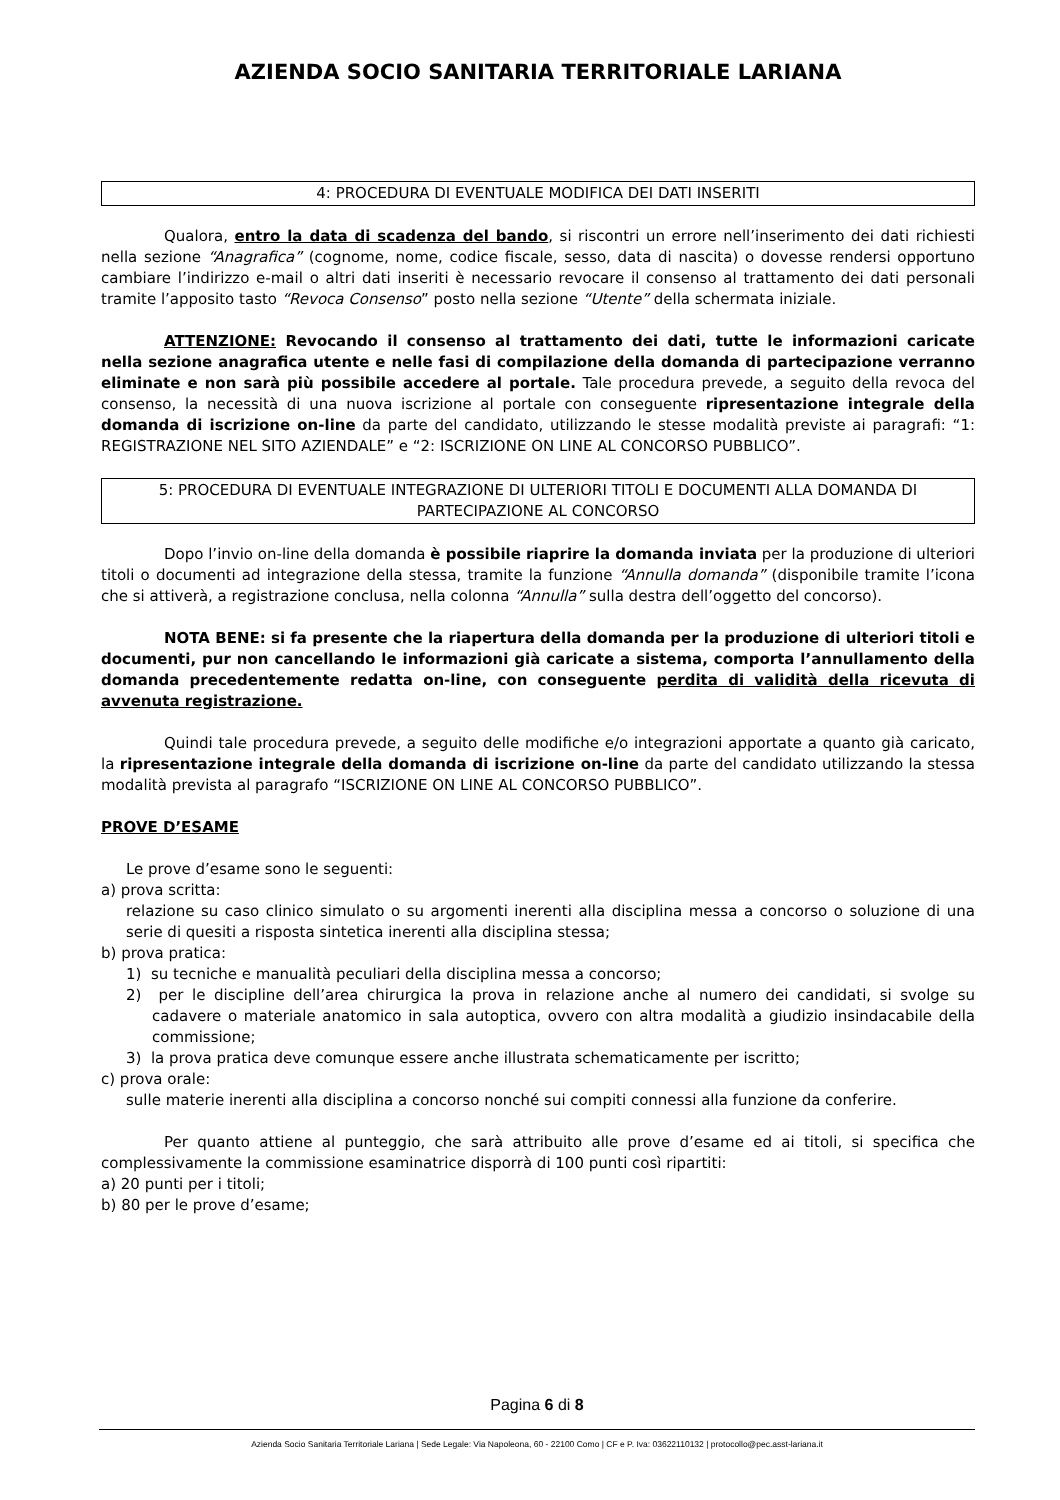AZIENDA SOCIO SANITARIA TERRITORIALE LARIANA
4: PROCEDURA DI EVENTUALE MODIFICA DEI DATI INSERITI
Qualora, entro la data di scadenza del bando, si riscontri un errore nell’inserimento dei dati richiesti nella sezione “Anagrafica” (cognome, nome, codice fiscale, sesso, data di nascita) o dovesse rendersi opportuno cambiare l’indirizzo e-mail o altri dati inseriti è necessario revocare il consenso al trattamento dei dati personali tramite l’apposito tasto “Revoca Consenso” posto nella sezione “Utente” della schermata iniziale.
ATTENZIONE: Revocando il consenso al trattamento dei dati, tutte le informazioni caricate nella sezione anagrafica utente e nelle fasi di compilazione della domanda di partecipazione verranno eliminate e non sarà più possibile accedere al portale. Tale procedura prevede, a seguito della revoca del consenso, la necessità di una nuova iscrizione al portale con conseguente ripresentazione integrale della domanda di iscrizione on-line da parte del candidato, utilizzando le stesse modalità previste ai paragrafi: “1: REGISTRAZIONE NEL SITO AZIENDALE” e “2: ISCRIZIONE ON LINE AL CONCORSO PUBBLICO”.
5: PROCEDURA DI EVENTUALE INTEGRAZIONE DI ULTERIORI TITOLI E DOCUMENTI ALLA DOMANDA DI PARTECIPAZIONE AL CONCORSO
Dopo l’invio on-line della domanda è possibile riaprire la domanda inviata per la produzione di ulteriori titoli o documenti ad integrazione della stessa, tramite la funzione “Annulla domanda” (disponibile tramite l’icona che si attiverà, a registrazione conclusa, nella colonna “Annulla” sulla destra dell’oggetto del concorso).
NOTA BENE: si fa presente che la riapertura della domanda per la produzione di ulteriori titoli e documenti, pur non cancellando le informazioni già caricate a sistema, comporta l’annullamento della domanda precedentemente redatta on-line, con conseguente perdita di validità della ricevuta di avvenuta registrazione.
Quindi tale procedura prevede, a seguito delle modifiche e/o integrazioni apportate a quanto già caricato, la ripresentazione integrale della domanda di iscrizione on-line da parte del candidato utilizzando la stessa modalità prevista al paragrafo “ISCRIZIONE ON LINE AL CONCORSO PUBBLICO”.
PROVE D’ESAME
Le prove d’esame sono le seguenti:
a) prova scritta:
relazione su caso clinico simulato o su argomenti inerenti alla disciplina messa a concorso o soluzione di una serie di quesiti a risposta sintetica inerenti alla disciplina stessa;
b) prova pratica:
1) su tecniche e manualità peculiari della disciplina messa a concorso;
2) per le discipline dell’area chirurgica la prova in relazione anche al numero dei candidati, si svolge su cadavere o materiale anatomico in sala autoptica, ovvero con altra modalità a giudizio insindacabile della commissione;
3) la prova pratica deve comunque essere anche illustrata schematicamente per iscritto;
c) prova orale:
sulle materie inerenti alla disciplina a concorso nonché sui compiti connessi alla funzione da conferire.
Per quanto attiene al punteggio, che sarà attribuito alle prove d’esame ed ai titoli, si specifica che complessivamente la commissione esaminatrice disporrà di 100 punti così ripartiti:
a) 20 punti per i titoli;
b) 80 per le prove d’esame;
Pagina 6 di 8
Azienda Socio Sanitaria Territoriale Lariana | Sede Legale: Via Napoleona, 60 - 22100 Como | CF e P. Iva: 03622110132 | protocollo@pec.asst-lariana.it